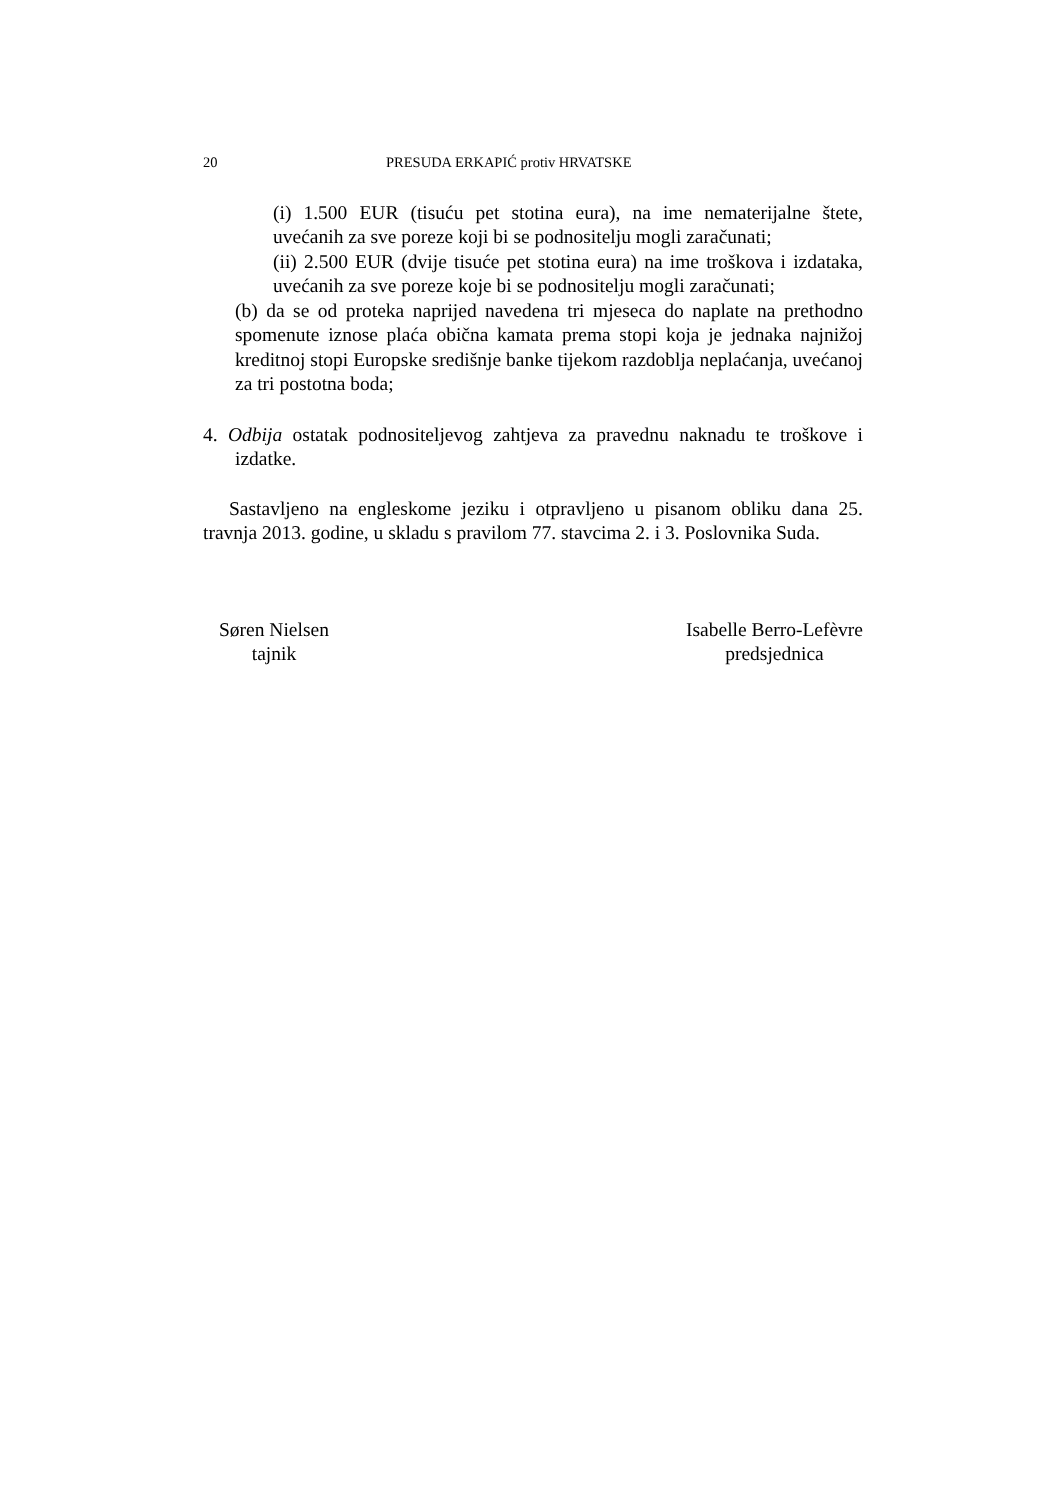20 PRESUDA ERKAPIĆ protiv HRVATSKE
(i) 1.500 EUR (tisuću pet stotina eura), na ime nematerijalne štete, uvećanih za sve poreze koji bi se podnositelju mogli zaračunati;
(ii) 2.500 EUR (dvije tisuće pet stotina eura) na ime troškova i izdataka, uvećanih za sve poreze koje bi se podnositelju mogli zaračunati;
(b) da se od proteka naprijed navedena tri mjeseca do naplate na prethodno spomenute iznose plaća obična kamata prema stopi koja je jednaka najnižoj kreditnoj stopi Europske središnje banke tijekom razdoblja neplaćanja, uvećanoj za tri postotna boda;
4. Odbija ostatak podnositeljevog zahtjeva za pravednu naknadu te troškove i izdatke.
Sastavljeno na engleskome jeziku i otpravljeno u pisanom obliku dana 25. travnja 2013. godine, u skladu s pravilom 77. stavcima 2. i 3. Poslovnika Suda.
Søren Nielsen
tajnik
Isabelle Berro-Lefèvre
predsjednica